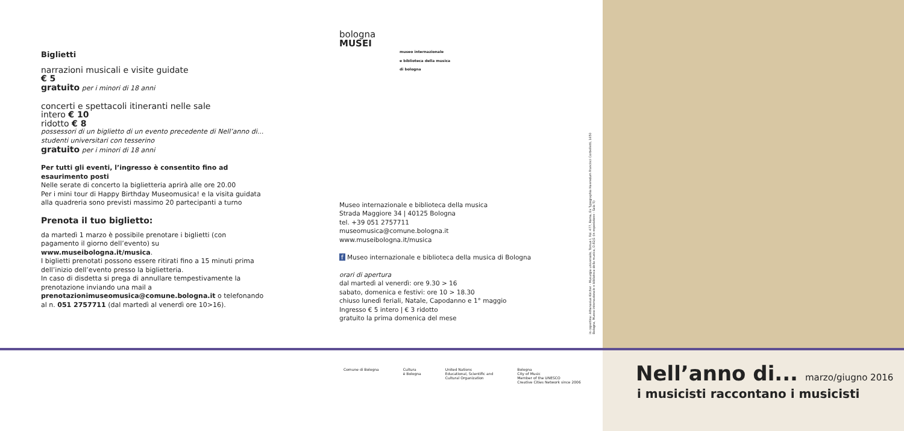Biglietti
narrazioni musicali e visite guidate
€ 5
gratuito per i minori di 18 anni
concerti e spettacoli itineranti nelle sale
intero € 10
ridotto € 8
possessori di un biglietto di un evento precedente di Nell’anno di...
studenti universitari con tesserino
gratuito per i minori di 18 anni
Per tutti gli eventi, l’ingresso è consentito fino ad esaurimento posti
Nelle serate di concerto la biglietteria aprirà alle ore 20.00
Per i mini tour di Happy Birthday Museomusica! e la visita guidata alla quadreria sono previsti massimo 20 partecipanti a turno
Prenota il tuo biglietto:
da martedì 1 marzo è possibile prenotare i biglietti (con pagamento il giorno dell’evento) su www.museibologna.it/musica.
I biglietti prenotati possono essere ritirati fino a 15 minuti prima dell’inizio dell’evento presso la biglietteria.
In caso di disdetta si prega di annullare tempestivamente la prenotazione inviando una mail a prenotazionimuseomusica@comune.bologna.it o telefonando al n. 051 2757711 (dal martedì al venerdì ore 10>16).
bologna
MUSEI
museo internazionale
e biblioteca della musica
di bologna
Museo internazionale e biblioteca della musica
Strada Maggiore 34 | 40125 Bologna
tel. +39 051 2757711
museomusica@comune.bologna.it
www.museibologna.it/musica
f Museo internazionale e biblioteca della musica di Bologna
orari di apertura
dal martedì al venerdì: ore 9.30 > 16
sabato, domenica e festivi: ore 10 > 18.30
chiuso lunedì feriali, Natale, Capodanno e 1° maggio
Ingresso € 5 intero | € 3 ridotto
gratuito la prima domenica del mese
in copertina: Athanasius Kircher - Musurgia universalis, Tomus I, Fol. 477, Roma, Ex Typographia Haeredum Francisci Corbelletti, 1650 Bologna, Museo internazionale e biblioteca della musica, D.82/1 (in esposizione - Sala 5)
Comune di Bologna Cultura
è Bologna
United Nations
Educational, Scientific and
Cultural Organization
Bologna
City of Music
Member of the UNESCO
Creative Cities Network since 2006
Nell’anno di... marzo/giugno 2016
i musicisti raccontano i musicisti